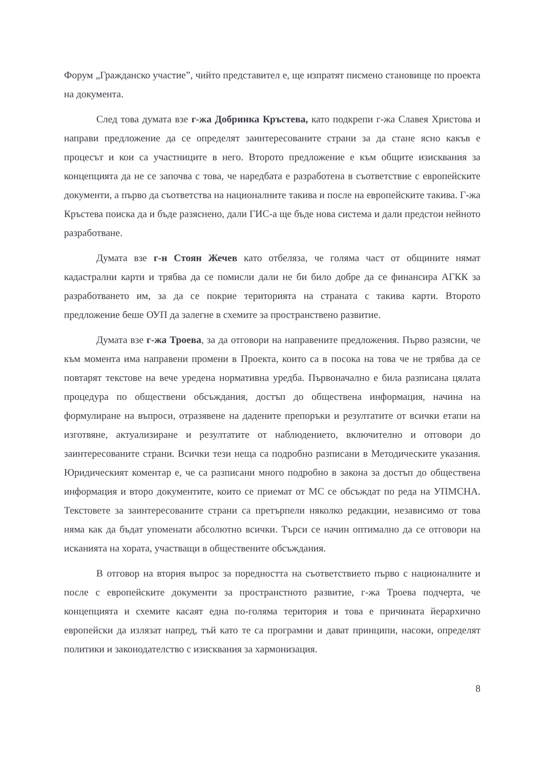Форум „Гражданско участие”, чийто представител е, ще изпратят писмено становище по проекта на документа.
След това думата взе г-жа Добринка Кръстева, като подкрепи г-жа Славея Христова и направи предложение да се определят заинтересованите страни за да стане ясно какъв е процесът и кои са участниците в него. Второто предложение е към общите изисквания за концепцията да не се започва с това, че наредбата е разработена в съответствие с европейските документи, а първо да съответства на националните такива и после на европейските такива. Г-жа Кръстева поиска да и бъде разяснено, дали ГИС-а ще бъде нова система и дали предстои нейното разработване.
Думата взе г-н Стоян Жечев като отбеляза, че голяма част от общините нямат кадастрални карти и трябва да се помисли дали не би било добре да се финансира АГКК за разработването им, за да се покрие територията на страната с такива карти. Второто предложение беше ОУП да залегне в схемите за пространствено развитие.
Думата взе г-жа Троева, за да отговори на направените предложения. Първо разясни, че към момента има направени промени в Проекта, които са в посока на това че не трябва да се повтарят текстове на вече уредена нормативна уредба. Първоначално е била разписана цялата процедура по обществени обсъждания, достъп до обществена информация, начина на формулиране на въпроси, отразявене на дадените препоръки и резултатите от всички етапи на изготвяне, актуализиране и резултатите от наблюдението, включително и отговори до заинтересованите страни. Всички тези неща са подробно разписани в Методическите указания. Юридическият коментар е, че са разписани много подробно в закона за достъп до обществена информация и второ документите, които се приемат от МС се обсъждат по реда на УПМСНА. Текстовете за заинтересованите страни са претърпели няколко редакции, независимо от това няма как да бъдат упоменати абсолютно всички. Търси се начин оптимално да се отговори на исканията на хората, участващи в обществените обсъждания.
В отговор на втория въпрос за поредността на съответствието първо с националните и после с европейските документи за пространстното развитие, г-жа Троева подчерта, че концепцията и схемите касаят една по-голяма територия и това е причината йерархично европейски да излязат напред, тъй като те са програмни и дават принципи, насоки, определят политики и законодателство с изисквания за хармонизация.
8